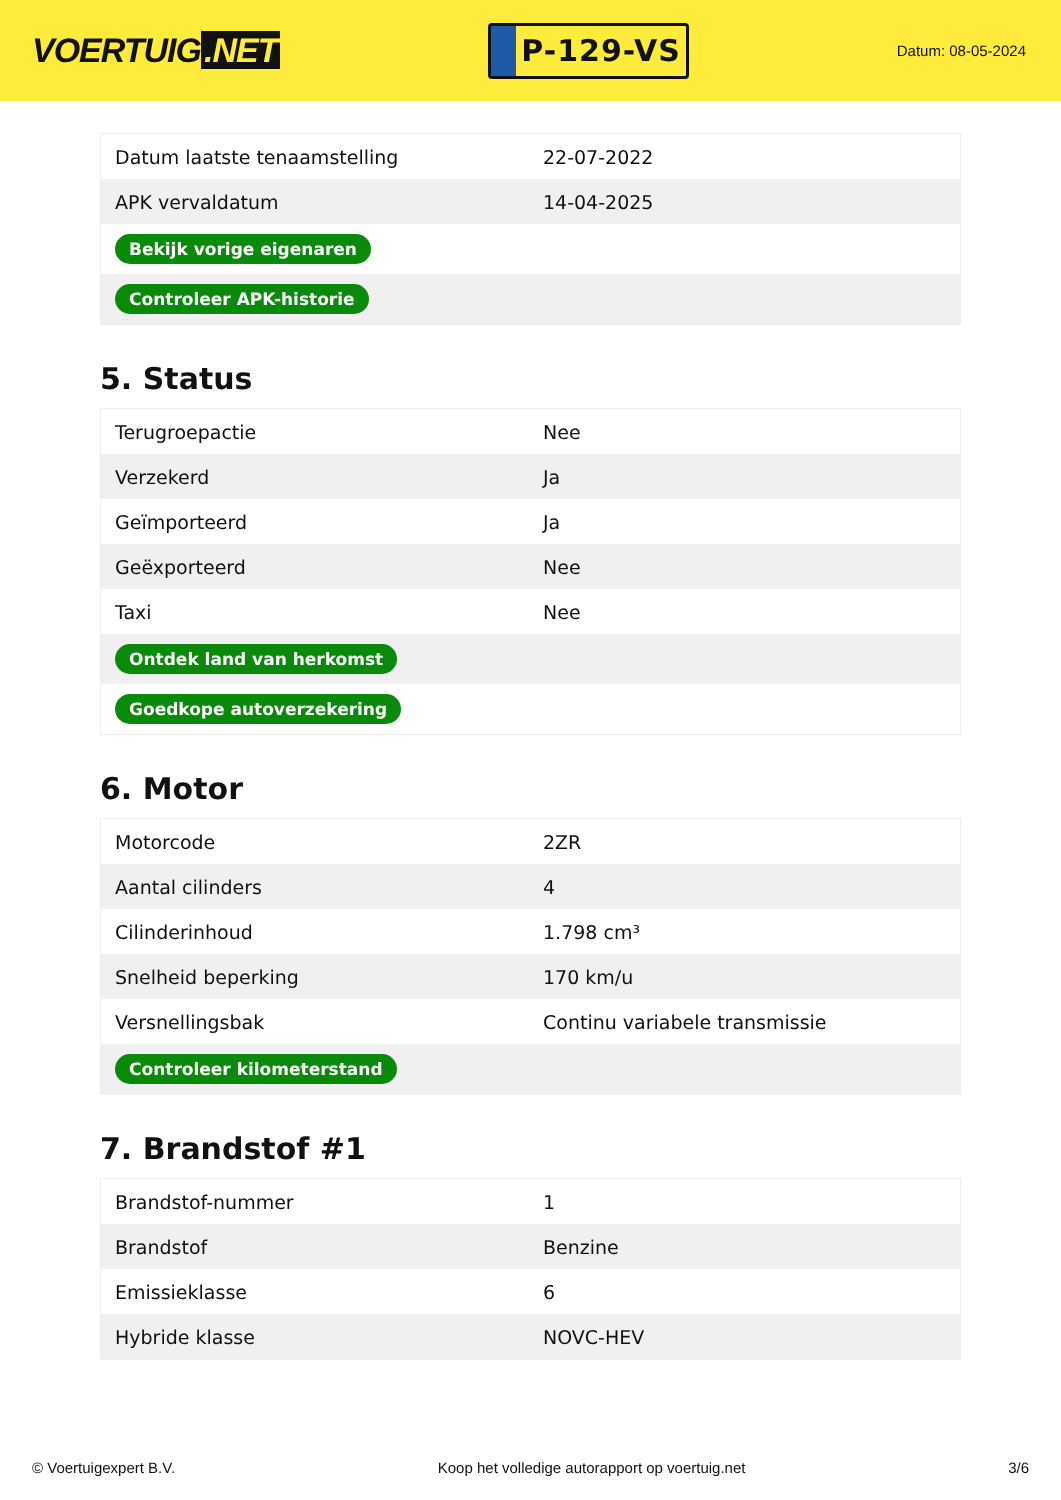VOERTUIG.NET
P-129-VS
Datum: 08-05-2024
| Datum laatste tenaamstelling | 22-07-2022 |
| APK vervaldatum | 14-04-2025 |
| Bekijk vorige eigenaren | |
| Controleer APK-historie | |
5. Status
| Terugroepactie | Nee |
| Verzekerd | Ja |
| Geïmporteerd | Ja |
| Geëxporteerd | Nee |
| Taxi | Nee |
| Ontdek land van herkomst | |
| Goedkope autoverzekering | |
6. Motor
| Motorcode | 2ZR |
| Aantal cilinders | 4 |
| Cilinderinhoud | 1.798 cm³ |
| Snelheid beperking | 170 km/u |
| Versnellingsbak | Continu variabele transmissie |
| Controleer kilometerstand | |
7. Brandstof #1
| Brandstof-nummer | 1 |
| Brandstof | Benzine |
| Emissieklasse | 6 |
| Hybride klasse | NOVC-HEV |
© Voertuigexpert B.V. Koop het volledige autorapport op voertuig.net 3/6